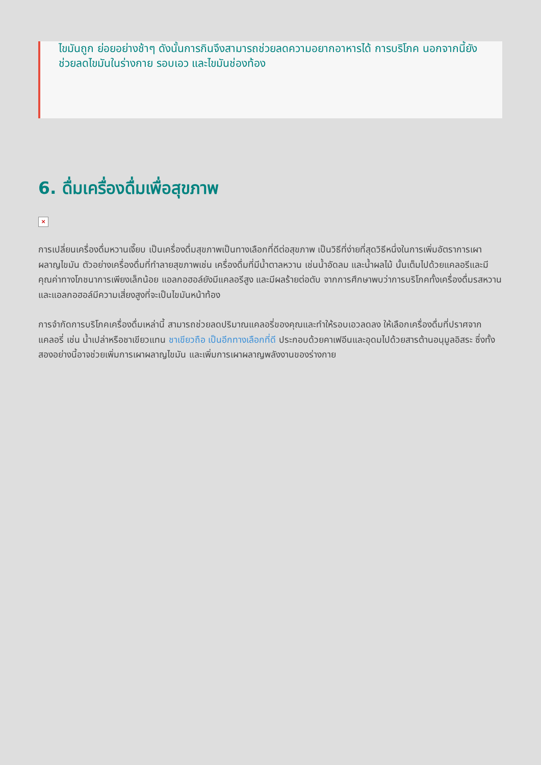ไขมันถูก ย่อยอย่างช้าๆ ดังนั้นการกินจึงสามารถช่วยลดความอยากอาหารได้ การบริโภค นอกจากนี้ยังช่วยลดไขมันในร่างกาย รอบเอว และไขมันช่องท้อง
6. ดื่มเครื่องดื่มเพื่อสุขภาพ
×
การเปลี่ยนเครื่องดื่มหวานเจี๊ยบ เป็นเครื่องดื่มสุขภาพเป็นทางเลือกที่ดีต่อสุขภาพ เป็นวิธีที่ง่ายที่สุดวิธีหนึ่งในการเพิ่มอัตราการเผาผลาญไขมัน ตัวอย่างเครื่องดื่มที่ทำลายสุขภาพเช่น เครื่องดื่มที่มีน้ำตาลหวาน เช่นน้ำอัดลม และน้ำผลไม้ นั้นเต็มไปด้วยแคลอรีและมีคุณค่าทางโภชนาการเพียงเล็กน้อย แอลกอฮอล์ยังมีแคลอรีสูง และมีผลร้ายต่อตับ จากการศึกษาพบว่าการบริโภคทั้งเครื่องดื่มรสหวานและแอลกอฮอล์มีความเสี่ยงสูงที่จะเป็นไขมันหน้าท้อง
การจำกัดการบริโภคเครื่องดื่มเหล่านี้ สามารถช่วยลดปริมาณแคลอรี่ของคุณและทำให้รอบเอวลดลง ให้เลือกเครื่องดื่มที่ปราศจากแคลอรี่ เช่น น้ำเปล่าหรือชาเขียวแทน ชาเขียวถือ เป็นอีกทางเลือกที่ดี ประกอบด้วยคาเฟอีนและอุดมไปด้วยสารต้านอนุมูลอิสระ ซึ่งทั้งสองอย่างนี้อาจช่วยเพิ่มการเผาผลาญไขมัน และเพิ่มการเผาผลาญพลังงานของร่างกาย